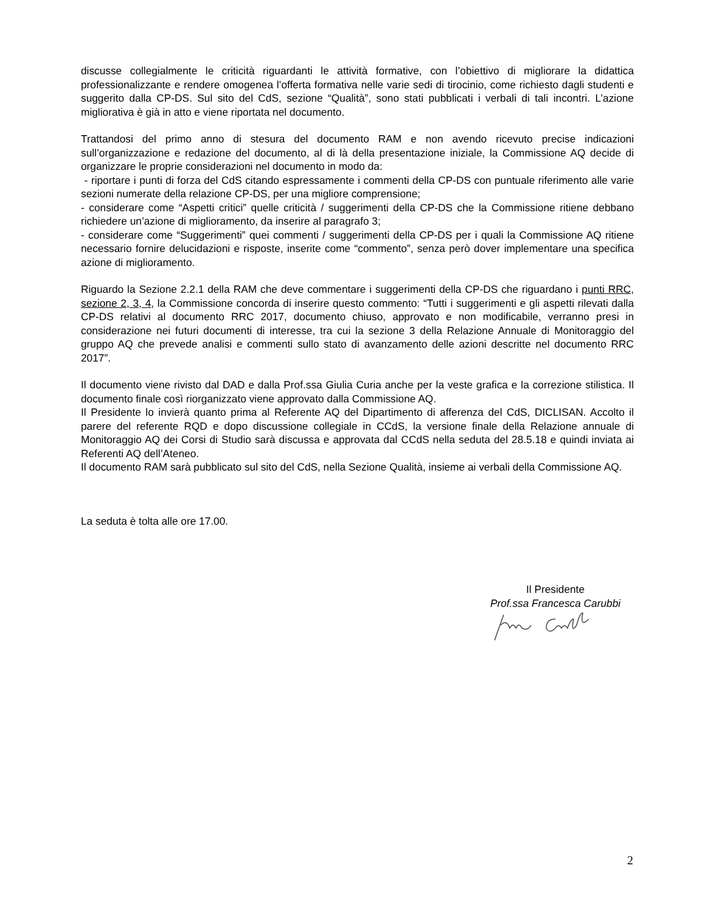discusse collegialmente le criticità riguardanti le attività formative, con l’obiettivo di migliorare la didattica professionalizzante e rendere omogenea l’offerta formativa nelle varie sedi di tirocinio, come richiesto dagli studenti e suggerito dalla CP-DS. Sul sito del CdS, sezione “Qualità”, sono stati pubblicati i verbali di tali incontri. L’azione migliorativa è già in atto e viene riportata nel documento.
Trattandosi del primo anno di stesura del documento RAM e non avendo ricevuto precise indicazioni sull’organizzazione e redazione del documento, al di là della presentazione iniziale, la Commissione AQ decide di organizzare le proprie considerazioni nel documento in modo da:
- riportare i punti di forza del CdS citando espressamente i commenti della CP-DS con puntuale riferimento alle varie sezioni numerate della relazione CP-DS, per una migliore comprensione;
- considerare come “Aspetti critici” quelle criticità / suggerimenti della CP-DS che la Commissione ritiene debbano richiedere un’azione di miglioramento, da inserire al paragrafo 3;
- considerare come “Suggerimenti” quei commenti / suggerimenti della CP-DS per i quali la Commissione AQ ritiene necessario fornire delucidazioni e risposte, inserite come “commento”, senza però dover implementare una specifica azione di miglioramento.
Riguardo la Sezione 2.2.1 della RAM che deve commentare i suggerimenti della CP-DS che riguardano i punti RRC, sezione 2, 3, 4, la Commissione concorda di inserire questo commento: “Tutti i suggerimenti e gli aspetti rilevati dalla CP-DS relativi al documento RRC 2017, documento chiuso, approvato e non modificabile, verranno presi in considerazione nei futuri documenti di interesse, tra cui la sezione 3 della Relazione Annuale di Monitoraggio del gruppo AQ che prevede analisi e commenti sullo stato di avanzamento delle azioni descritte nel documento RRC 2017”.
Il documento viene rivisto dal DAD e dalla Prof.ssa Giulia Curia anche per la veste grafica e la correzione stilistica. Il documento finale così riorganizzato viene approvato dalla Commissione AQ.
Il Presidente lo invierà quanto prima al Referente AQ del Dipartimento di afferenza del CdS, DICLISAN. Accolto il parere del referente RQD e dopo discussione collegiale in CCdS, la versione finale della Relazione annuale di Monitoraggio AQ dei Corsi di Studio sarà discussa e approvata dal CCdS nella seduta del 28.5.18 e quindi inviata ai Referenti AQ dell’Ateneo.
Il documento RAM sarà pubblicato sul sito del CdS, nella Sezione Qualità, insieme ai verbali della Commissione AQ.
La seduta è tolta alle ore 17.00.
Il Presidente
Prof.ssa Francesca Carubbi
2